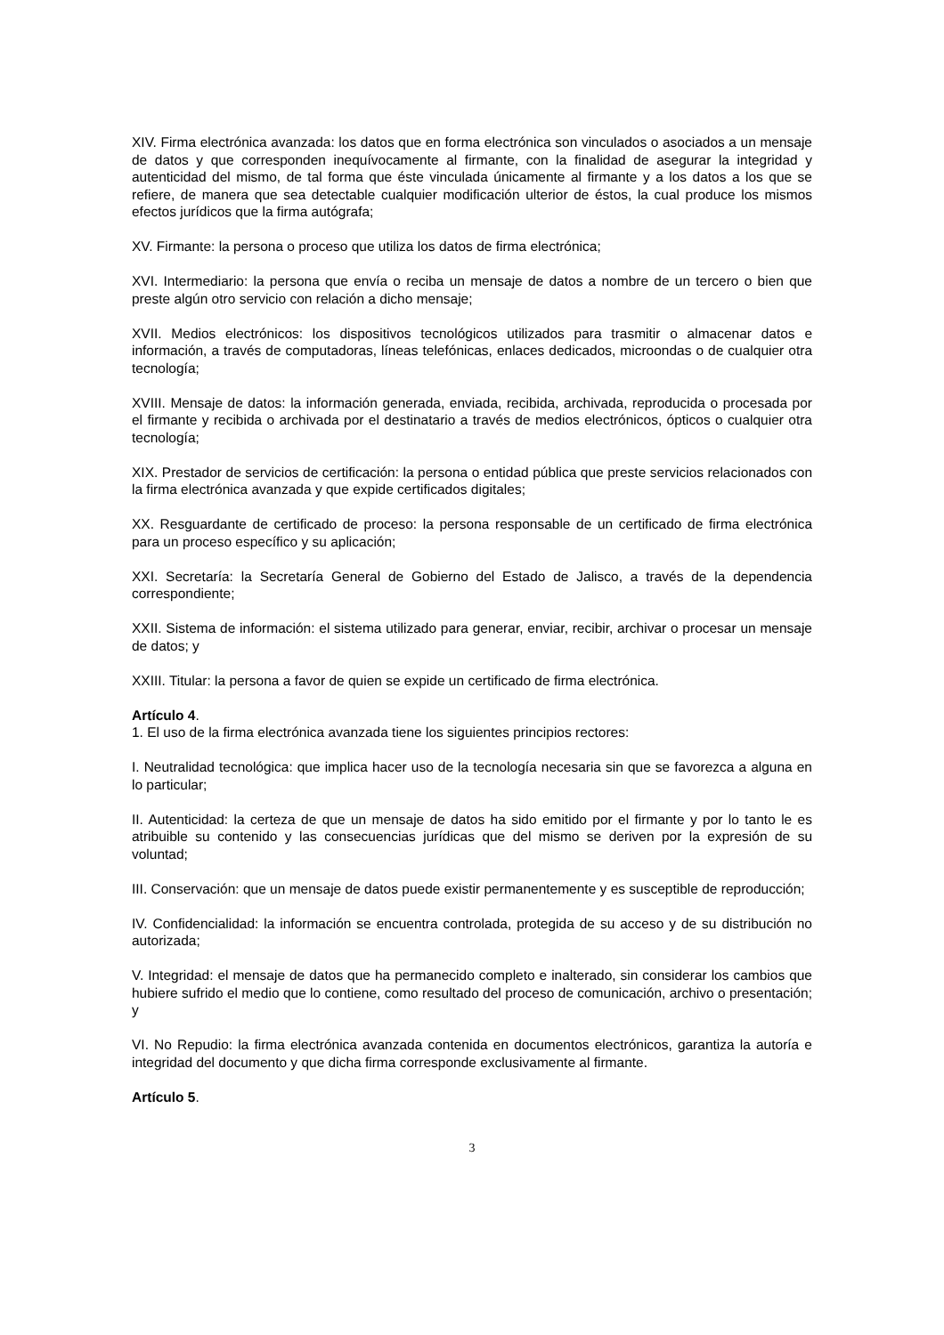XIV. Firma electrónica avanzada: los datos que en forma electrónica son vinculados o asociados a un mensaje de datos y que corresponden inequívocamente al firmante, con la finalidad de asegurar la integridad y autenticidad del mismo, de tal forma que éste vinculada únicamente al firmante y a los datos a los que se refiere, de manera que sea detectable cualquier modificación ulterior de éstos, la cual produce los mismos efectos jurídicos que la firma autógrafa;
XV. Firmante: la persona o proceso que utiliza los datos de firma electrónica;
XVI. Intermediario: la persona que envía o reciba un mensaje de datos a nombre de un tercero o bien que preste algún otro servicio con relación a dicho mensaje;
XVII. Medios electrónicos: los dispositivos tecnológicos utilizados para trasmitir o almacenar datos e información, a través de computadoras, líneas telefónicas, enlaces dedicados, microondas o de cualquier otra tecnología;
XVIII. Mensaje de datos: la información generada, enviada, recibida, archivada, reproducida o procesada por el firmante y recibida o archivada por el destinatario a través de medios electrónicos, ópticos o cualquier otra tecnología;
XIX. Prestador de servicios de certificación: la persona o entidad pública que preste servicios relacionados con la firma electrónica avanzada y que expide certificados digitales;
XX. Resguardante de certificado de proceso: la persona responsable de un certificado de firma electrónica para un proceso específico y su aplicación;
XXI. Secretaría: la Secretaría General de Gobierno del Estado de Jalisco, a través de la dependencia correspondiente;
XXII. Sistema de información: el sistema utilizado para generar, enviar, recibir, archivar o procesar un mensaje de datos; y
XXIII. Titular: la persona a favor de quien se expide un certificado de firma electrónica.
Artículo 4.
1. El uso de la firma electrónica avanzada tiene los siguientes principios rectores:
I. Neutralidad tecnológica: que implica hacer uso de la tecnología necesaria sin que se favorezca a alguna en lo particular;
II. Autenticidad: la certeza de que un mensaje de datos ha sido emitido por el firmante y por lo tanto le es atribuible su contenido y las consecuencias jurídicas que del mismo se deriven por la expresión de su voluntad;
III. Conservación: que un mensaje de datos puede existir permanentemente y es susceptible de reproducción;
IV. Confidencialidad: la información se encuentra controlada, protegida de su acceso y de su distribución no autorizada;
V. Integridad: el mensaje de datos que ha permanecido completo e inalterado, sin considerar los cambios que hubiere sufrido el medio que lo contiene, como resultado del proceso de comunicación, archivo o presentación; y
VI. No Repudio: la firma electrónica avanzada contenida en documentos electrónicos, garantiza la autoría e integridad del documento y que dicha firma corresponde exclusivamente al firmante.
Artículo 5.
3